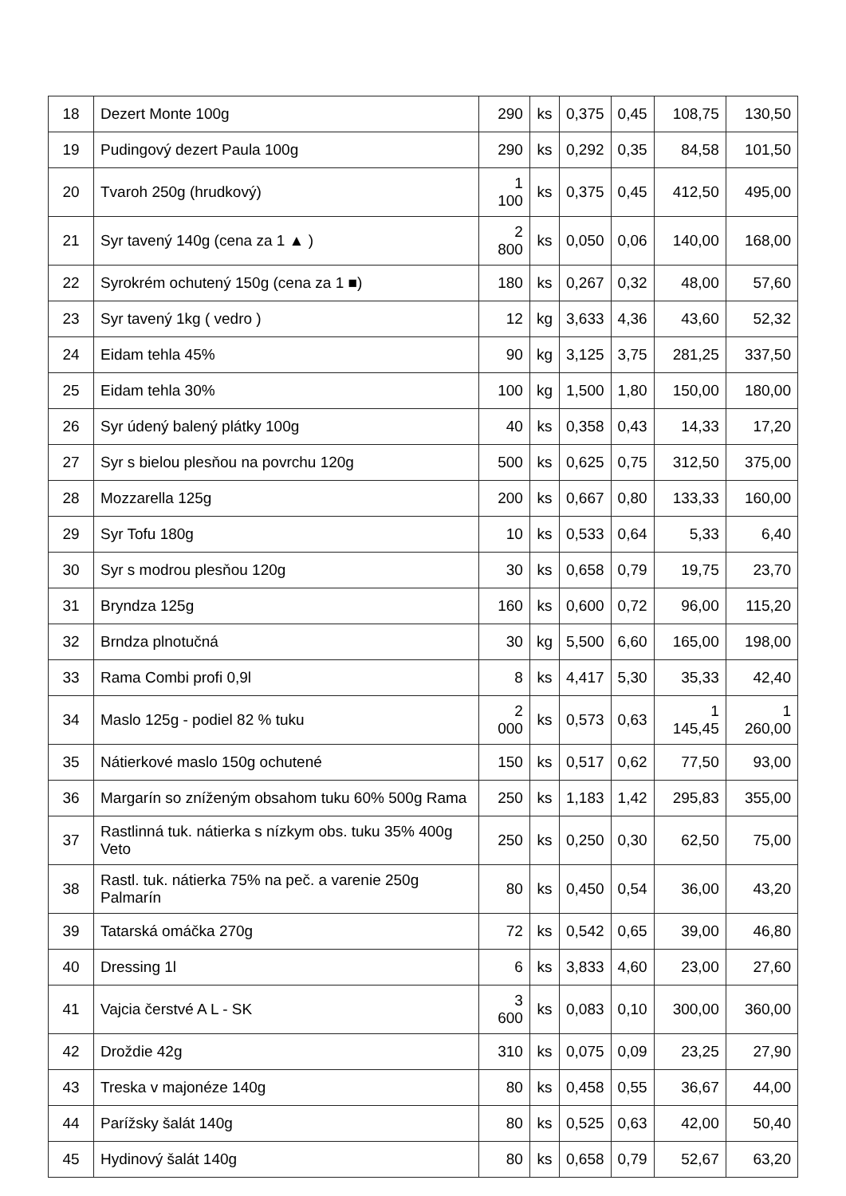| 18 | Dezert Monte 100g | 290 | ks | 0,375 | 0,45 | 108,75 | 130,50 |
| 19 | Pudingový dezert Paula 100g | 290 | ks | 0,292 | 0,35 | 84,58 | 101,50 |
| 20 | Tvaroh 250g (hrudkový) | 1 100 | ks | 0,375 | 0,45 | 412,50 | 495,00 |
| 21 | Syr tavený 140g (cena za 1 ▲ ) | 2 800 | ks | 0,050 | 0,06 | 140,00 | 168,00 |
| 22 | Syrokrém ochutený 150g (cena za 1 ■) | 180 | ks | 0,267 | 0,32 | 48,00 | 57,60 |
| 23 | Syr tavený 1kg ( vedro ) | 12 | kg | 3,633 | 4,36 | 43,60 | 52,32 |
| 24 | Eidam tehla 45% | 90 | kg | 3,125 | 3,75 | 281,25 | 337,50 |
| 25 | Eidam tehla 30% | 100 | kg | 1,500 | 1,80 | 150,00 | 180,00 |
| 26 | Syr údený balený plátky 100g | 40 | ks | 0,358 | 0,43 | 14,33 | 17,20 |
| 27 | Syr s bielou plesňou na povrchu 120g | 500 | ks | 0,625 | 0,75 | 312,50 | 375,00 |
| 28 | Mozzarella 125g | 200 | ks | 0,667 | 0,80 | 133,33 | 160,00 |
| 29 | Syr Tofu 180g | 10 | ks | 0,533 | 0,64 | 5,33 | 6,40 |
| 30 | Syr s modrou plesňou 120g | 30 | ks | 0,658 | 0,79 | 19,75 | 23,70 |
| 31 | Bryndza 125g | 160 | ks | 0,600 | 0,72 | 96,00 | 115,20 |
| 32 | Brndza plnotučná | 30 | kg | 5,500 | 6,60 | 165,00 | 198,00 |
| 33 | Rama Combi profi 0,9l | 8 | ks | 4,417 | 5,30 | 35,33 | 42,40 |
| 34 | Maslo 125g - podiel 82 % tuku | 2 000 | ks | 0,573 | 0,63 | 1 145,45 | 1 260,00 |
| 35 | Nátierkové maslo 150g ochutené | 150 | ks | 0,517 | 0,62 | 77,50 | 93,00 |
| 36 | Margarín so zníženým obsahom tuku 60% 500g Rama | 250 | ks | 1,183 | 1,42 | 295,83 | 355,00 |
| 37 | Rastlinná tuk. nátierka s nízkym obs. tuku 35% 400g Veto | 250 | ks | 0,250 | 0,30 | 62,50 | 75,00 |
| 38 | Rastl. tuk. nátierka 75% na peč. a varenie 250g Palmarín | 80 | ks | 0,450 | 0,54 | 36,00 | 43,20 |
| 39 | Tatarská omáčka 270g | 72 | ks | 0,542 | 0,65 | 39,00 | 46,80 |
| 40 | Dressing 1l | 6 | ks | 3,833 | 4,60 | 23,00 | 27,60 |
| 41 | Vajcia čerstvé A L - SK | 3 600 | ks | 0,083 | 0,10 | 300,00 | 360,00 |
| 42 | Droždie 42g | 310 | ks | 0,075 | 0,09 | 23,25 | 27,90 |
| 43 | Treska v majonéze 140g | 80 | ks | 0,458 | 0,55 | 36,67 | 44,00 |
| 44 | Parížsky šalát 140g | 80 | ks | 0,525 | 0,63 | 42,00 | 50,40 |
| 45 | Hydinový šalát 140g | 80 | ks | 0,658 | 0,79 | 52,67 | 63,20 |